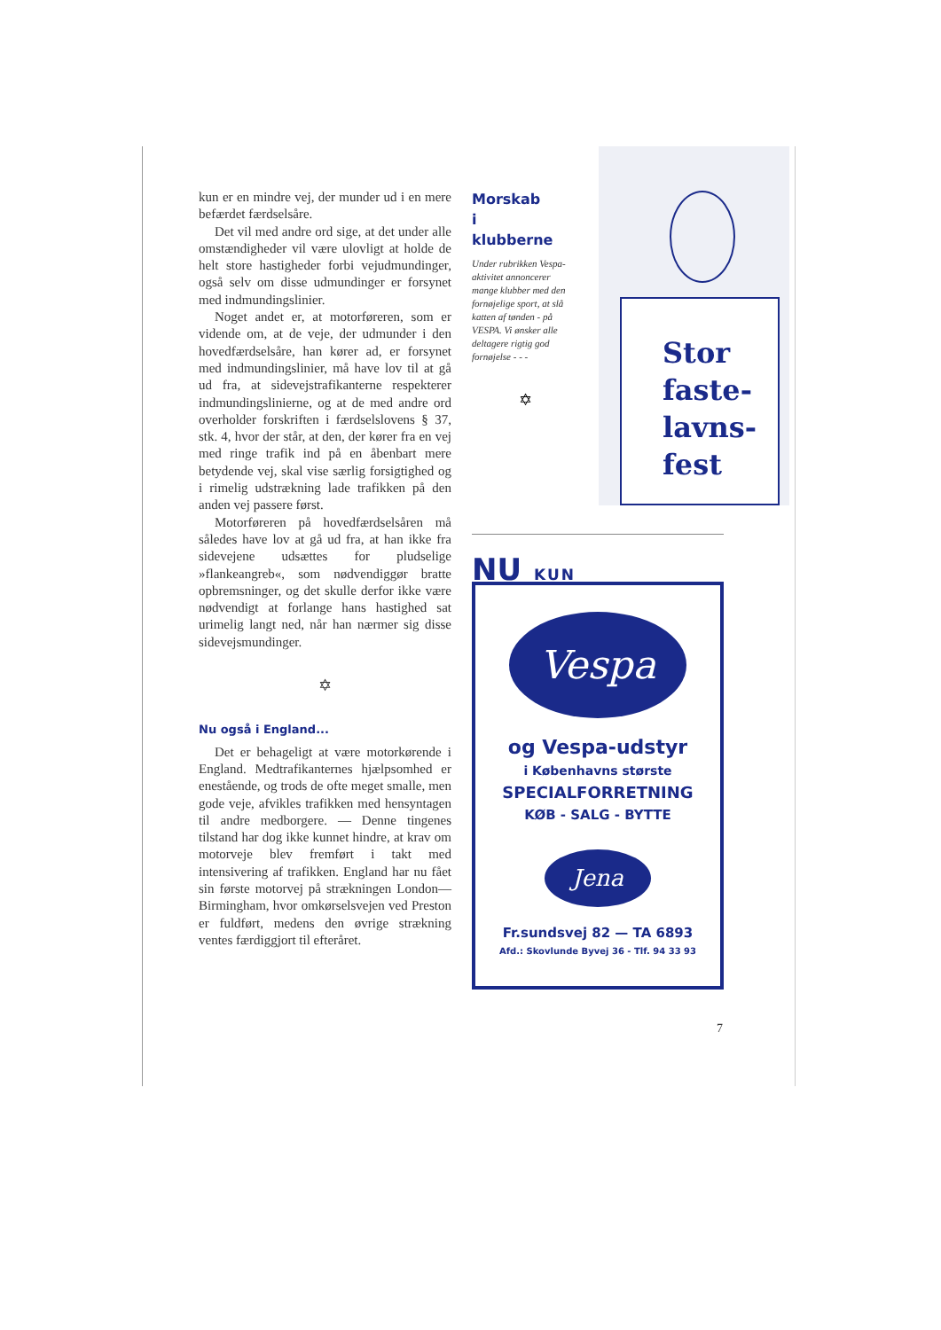kun er en mindre vej, der munder ud i en mere befærdet færdselsåre.
Det vil med andre ord sige, at det under alle omstændigheder vil være ulovligt at holde de helt store hastigheder forbi vejudmundinger, også selv om disse udmundinger er forsynet med indmundingslinier.
Noget andet er, at motorføreren, som er vidende om, at de veje, der udmunder i den hovedfærdselsåre, han kører ad, er forsynet med indmundingslinier, må have lov til at gå ud fra, at sidevejstrafikanterne respekterer indmundingslinierne, og at de med andre ord overholder forskriften i færdselslovens § 37, stk. 4, hvor der står, at den, der kører fra en vej med ringe trafik ind på en åbenbart mere betydende vej, skal vise særlig forsigtighed og i rimelig udstrækning lade trafikken på den anden vej passere først.
Motorføreren på hovedfærdselsåren må således have lov at gå ud fra, at han ikke fra sidevejene udsættes for pludselige »flankeangreb«, som nødvendiggør bratte opbremsninger, og det skulle derfor ikke være nødvendigt at forlange hans hastighed sat urimelig langt ned, når han nærmer sig disse sidevejsmundinger.
✡
Nu også i England...
Det er behageligt at være motorkørende i England. Medtrafikanternes hjælpsomhed er enestående, og trods de ofte meget smalle, men gode veje, afvikles trafikken med hensyntagen til andre medborgere. — Denne tingenes tilstand har dog ikke kunnet hindre, at krav om motorveje blev fremført i takt med intensivering af trafikken. England har nu fået sin første motorvej på strækningen London—Birmingham, hvor omkørselsvejen ved Preston er fuldført, medens den øvrige strækning ventes færdiggjort til efteråret.
Morskab
i
klubberne
Under rubrikken Vespa-aktivitet annoncerer mange klubber med den fornøjelige sport, at slå katten af tønden - på VESPA. Vi ønsker alle deltagere rigtig god fornøjelse - - -
✡
Stor
faste-
lavns-
fest
NU KUN
Vespa
og Vespa-udstyr
i Københavns største
SPECIALFORRETNING
KØB - SALG - BYTTE
Jena
Fr.sundsvej 82 — TA 6893
Afd.: Skovlunde Byvej 36 - Tlf. 94 33 93
7